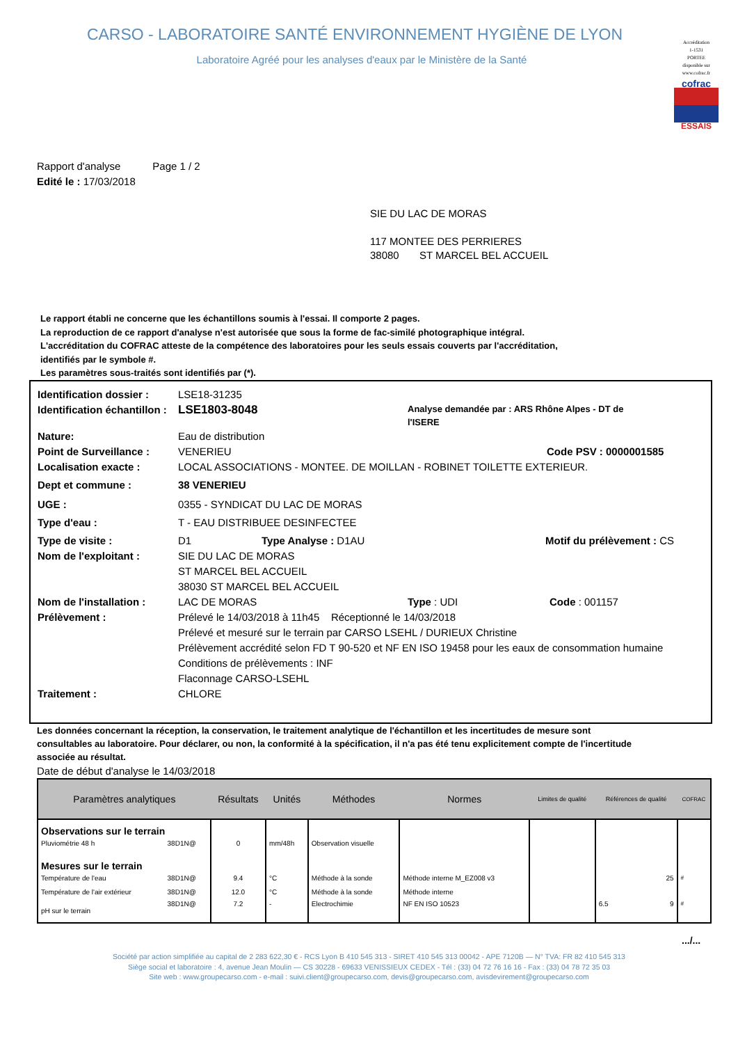CARSO - LABORATOIRE SANTÉ ENVIRONNEMENT HYGIÈNE DE LYON
Laboratoire Agréé pour les analyses d'eaux par le Ministère de la Santé
Accréditation
1-1531
PORTEE
disponible sur
www.cofrac.fr
cofrac
ESSAIS
Rapport d'analyse Page 1 / 2
Edité le : 17/03/2018
SIE DU LAC DE MORAS
117 MONTEE DES PERRIERES
38080 ST MARCEL BEL ACCUEIL
Le rapport établi ne concerne que les échantillons soumis à l'essai. Il comporte 2 pages.
La reproduction de ce rapport d'analyse n'est autorisée que sous la forme de fac-similé photographique intégral.
L'accréditation du COFRAC atteste de la compétence des laboratoires pour les seuls essais couverts par l'accréditation,
identifiés par le symbole #.
Les paramètres sous-traités sont identifiés par (*).
Identification dossier : LSE18-31235
Identification échantillon : LSE1803-8048 Analyse demandée par : ARS Rhône Alpes - DT de l'ISERE
Nature: Eau de distribution
Point de Surveillance : VENERIEU Code PSV : 0000001585
Localisation exacte : LOCAL ASSOCIATIONS - MONTEE. DE MOILLAN - ROBINET TOILETTE EXTERIEUR.
Dept et commune : 38 VENERIEU
UGE : 0355 - SYNDICAT DU LAC DE MORAS
Type d'eau : T - EAU DISTRIBUEE DESINFECTEE
Type de visite : D1 Type Analyse : D1AU Motif du prélèvement : CS
Nom de l'exploitant : SIE DU LAC DE MORAS
ST MARCEL BEL ACCUEIL
38030 ST MARCEL BEL ACCUEIL
Nom de l'installation : LAC DE MORAS Type : UDI Code : 001157
Prélèvement : Prélevé le 14/03/2018 à 11h45 Réceptionné le 14/03/2018
Prélevé et mesuré sur le terrain par CARSO LSEHL / DURIEUX Christine
Prélèvement accrédité selon FD T 90-520 et NF EN ISO 19458 pour les eaux de consommation humaine
Conditions de prélèvements : INF
Flaconnage CARSO-LSEHL
Traitement : CHLORE
Les données concernant la réception, la conservation, le traitement analytique de l'échantillon et les incertitudes de mesure sont consultables au laboratoire. Pour déclarer, ou non, la conformité à la spécification, il n'a pas été tenu explicitement compte de l'incertitude associée au résultat.
Date de début d'analyse le 14/03/2018
| Paramètres analytiques | | Résultats | Unités | Méthodes | Normes | Limites de qualité | Références de qualité | COFRAC |
| --- | --- | --- | --- | --- | --- | --- | --- | --- |
| Observations sur le terrain | | | | | | | | |
| Pluviométrie 48 h | 38D1N@ | 0 | mm/48h | Observation visuelle | | | | |
| Mesures sur le terrain | | | | | | | | |
| Température de l'eau | 38D1N@ | 9.4 | °C | Méthode à la sonde | Méthode interne M_EZ008 v3 | | 25 | <sup>#</sup> |
| Température de l'air extérieur | 38D1N@ | 12.0 | °C | Méthode à la sonde | Méthode interne | | | |
| pH sur le terrain | 38D1N@ | 7.2 | - | Electrochimie | NF EN ISO 10523 | | 6.5 9 | <sup>#</sup> |
.../...
Société par action simplifiée au capital de 2 283 622,30 € - RCS Lyon B 410 545 313 - SIRET 410 545 313 00042 - APE 7120B — N° TVA: FR 82 410 545 313
Siège social et laboratoire : 4, avenue Jean Moulin — CS 30228 - 69633 VENISSIEUX CEDEX - Tél : (33) 04 72 76 16 16 - Fax : (33) 04 78 72 35 03
Site web : www.groupecarso.com - e-mail : suivi.client@groupecarso.com, devis@groupecarso.com, avisdevirement@groupecarso.com